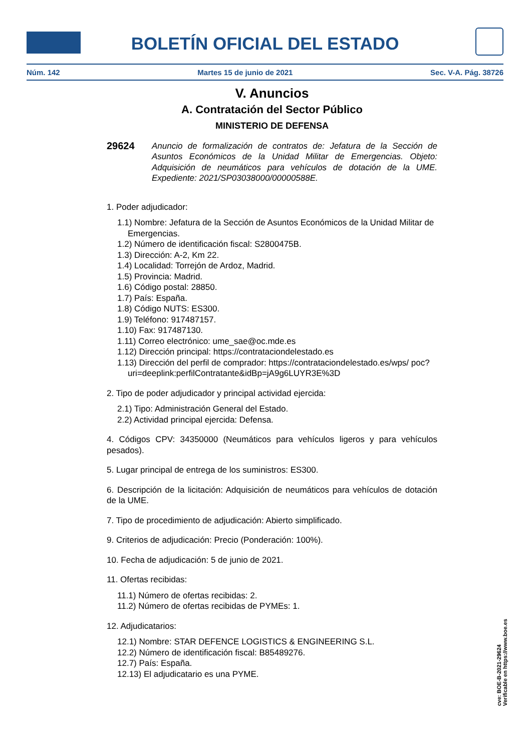BOLETÍN OFICIAL DEL ESTADO
Núm. 142 Martes 15 de junio de 2021 Sec. V-A. Pág. 38726
V. Anuncios
A. Contratación del Sector Público
MINISTERIO DE DEFENSA
29624
Anuncio de formalización de contratos de: Jefatura de la Sección de Asuntos Económicos de la Unidad Militar de Emergencias. Objeto: Adquisición de neumáticos para vehículos de dotación de la UME. Expediente: 2021/SP03038000/00000588E.
1. Poder adjudicador:
1.1) Nombre: Jefatura de la Sección de Asuntos Económicos de la Unidad Militar de Emergencias.
1.2) Número de identificación fiscal: S2800475B.
1.3) Dirección: A-2, Km 22.
1.4) Localidad: Torrejón de Ardoz, Madrid.
1.5) Provincia: Madrid.
1.6) Código postal: 28850.
1.7) País: España.
1.8) Código NUTS: ES300.
1.9) Teléfono: 917487157.
1.10) Fax: 917487130.
1.11) Correo electrónico: ume_sae@oc.mde.es
1.12) Dirección principal: https://contrataciondelestado.es
1.13) Dirección del perfil de comprador: https://contrataciondelestado.es/wps/ poc?uri=deeplink:perfilContratante&idBp=jA9g6LUYR3E%3D
2. Tipo de poder adjudicador y principal actividad ejercida:
2.1) Tipo: Administración General del Estado.
2.2) Actividad principal ejercida: Defensa.
4. Códigos CPV: 34350000 (Neumáticos para vehículos ligeros y para vehículos pesados).
5. Lugar principal de entrega de los suministros: ES300.
6. Descripción de la licitación: Adquisición de neumáticos para vehículos de dotación de la UME.
7. Tipo de procedimiento de adjudicación: Abierto simplificado.
9. Criterios de adjudicación: Precio (Ponderación: 100%).
10. Fecha de adjudicación: 5 de junio de 2021.
11. Ofertas recibidas:
11.1) Número de ofertas recibidas: 2.
11.2) Número de ofertas recibidas de PYMEs: 1.
12. Adjudicatarios:
12.1) Nombre: STAR DEFENCE LOGISTICS & ENGINEERING S.L.
12.2) Número de identificación fiscal: B85489276.
12.7) País: España.
12.13) El adjudicatario es una PYME.
cve: BOE-B-2021-29624
Verificable en https://www.boe.es